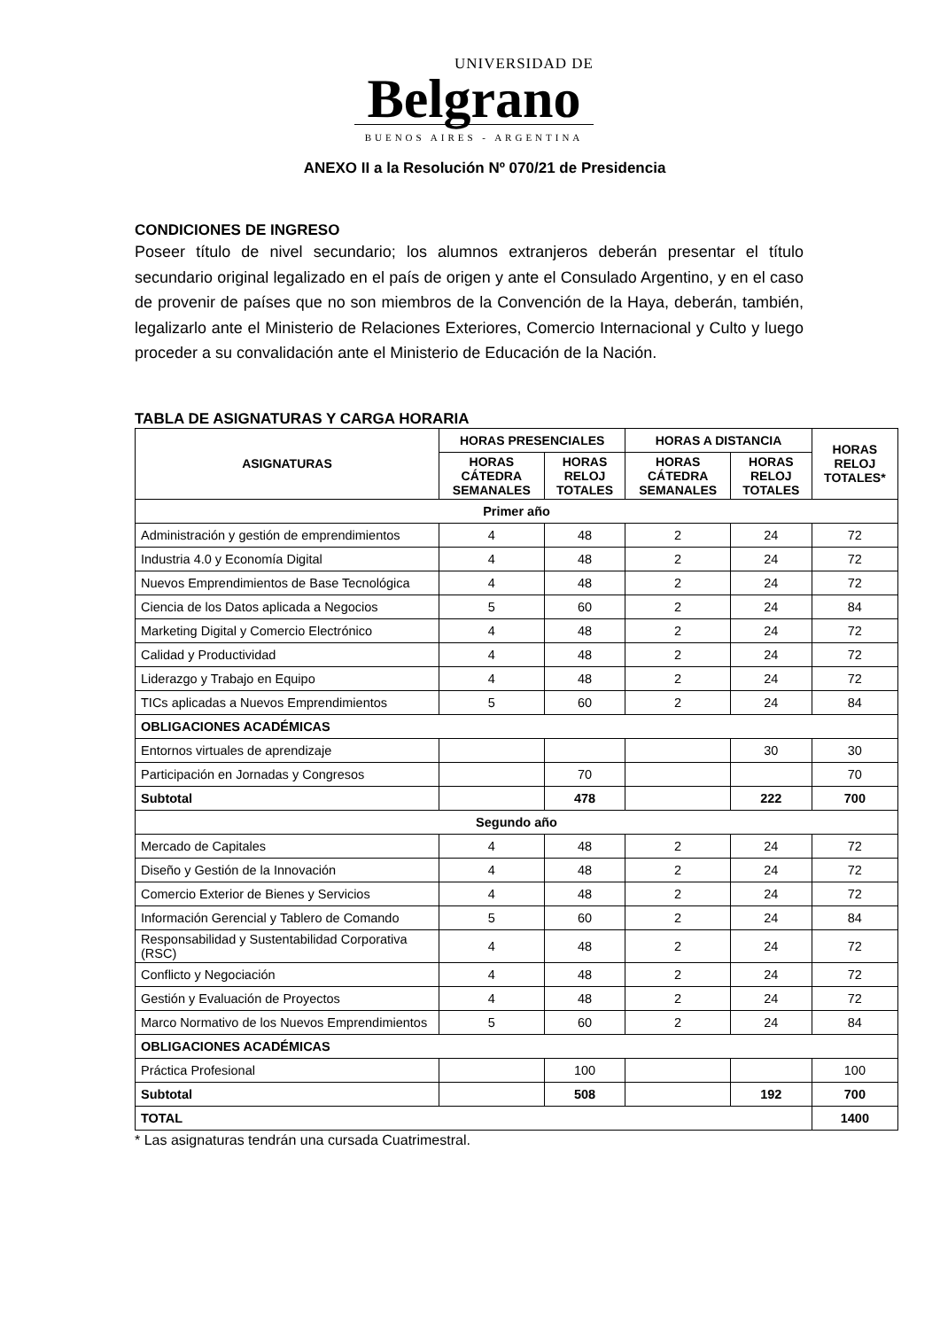UNIVERSIDAD DE
Belgrano
BUENOS AIRES - ARGENTINA
ANEXO II a la Resolución Nº 070/21 de Presidencia
CONDICIONES DE INGRESO
Poseer título de nivel secundario; los alumnos extranjeros deberán presentar el título secundario original legalizado en el país de origen y ante el Consulado Argentino, y en el caso de provenir de países que no son miembros de la Convención de la Haya, deberán, también, legalizarlo ante el Ministerio de Relaciones Exteriores, Comercio Internacional y Culto y luego proceder a su convalidación ante el Ministerio de Educación de la Nación.
TABLA DE ASIGNATURAS Y CARGA HORARIA
| ASIGNATURAS | HORAS PRESENCIALES | | HORAS A DISTANCIA | | HORAS RELOJ TOTALES* |
| --- | --- | --- | --- | --- | --- |
| | HORAS CÁTEDRA SEMANALES | HORAS RELOJ TOTALES | HORAS CÁTEDRA SEMANALES | HORAS RELOJ TOTALES | |
| Primer año | | | | | |
| Administración y gestión de emprendimientos | 4 | 48 | 2 | 24 | 72 |
| Industria 4.0 y Economía Digital | 4 | 48 | 2 | 24 | 72 |
| Nuevos Emprendimientos de Base Tecnológica | 4 | 48 | 2 | 24 | 72 |
| Ciencia de los Datos aplicada a Negocios | 5 | 60 | 2 | 24 | 84 |
| Marketing Digital y Comercio Electrónico | 4 | 48 | 2 | 24 | 72 |
| Calidad y Productividad | 4 | 48 | 2 | 24 | 72 |
| Liderazgo y Trabajo en Equipo | 4 | 48 | 2 | 24 | 72 |
| TICs aplicadas a Nuevos Emprendimientos | 5 | 60 | 2 | 24 | 84 |
| OBLIGACIONES ACADÉMICAS | | | | | |
| Entornos virtuales de aprendizaje | | | | 30 | 30 |
| Participación en Jornadas y Congresos | | 70 | | | 70 |
| Subtotal | | 478 | | 222 | 700 |
| Segundo año | | | | | |
| Mercado de Capitales | 4 | 48 | 2 | 24 | 72 |
| Diseño y Gestión de la Innovación | 4 | 48 | 2 | 24 | 72 |
| Comercio Exterior de Bienes y Servicios | 4 | 48 | 2 | 24 | 72 |
| Información Gerencial y Tablero de Comando | 5 | 60 | 2 | 24 | 84 |
| Responsabilidad y Sustentabilidad Corporativa (RSC) | 4 | 48 | 2 | 24 | 72 |
| Conflicto y Negociación | 4 | 48 | 2 | 24 | 72 |
| Gestión y Evaluación de Proyectos | 4 | 48 | 2 | 24 | 72 |
| Marco Normativo de los Nuevos Emprendimientos | 5 | 60 | 2 | 24 | 84 |
| OBLIGACIONES ACADÉMICAS | | | | | |
| Práctica Profesional | | 100 | | | 100 |
| Subtotal | | 508 | | 192 | 700 |
| TOTAL | | | | | 1400 |
* Las asignaturas tendrán una cursada Cuatrimestral.